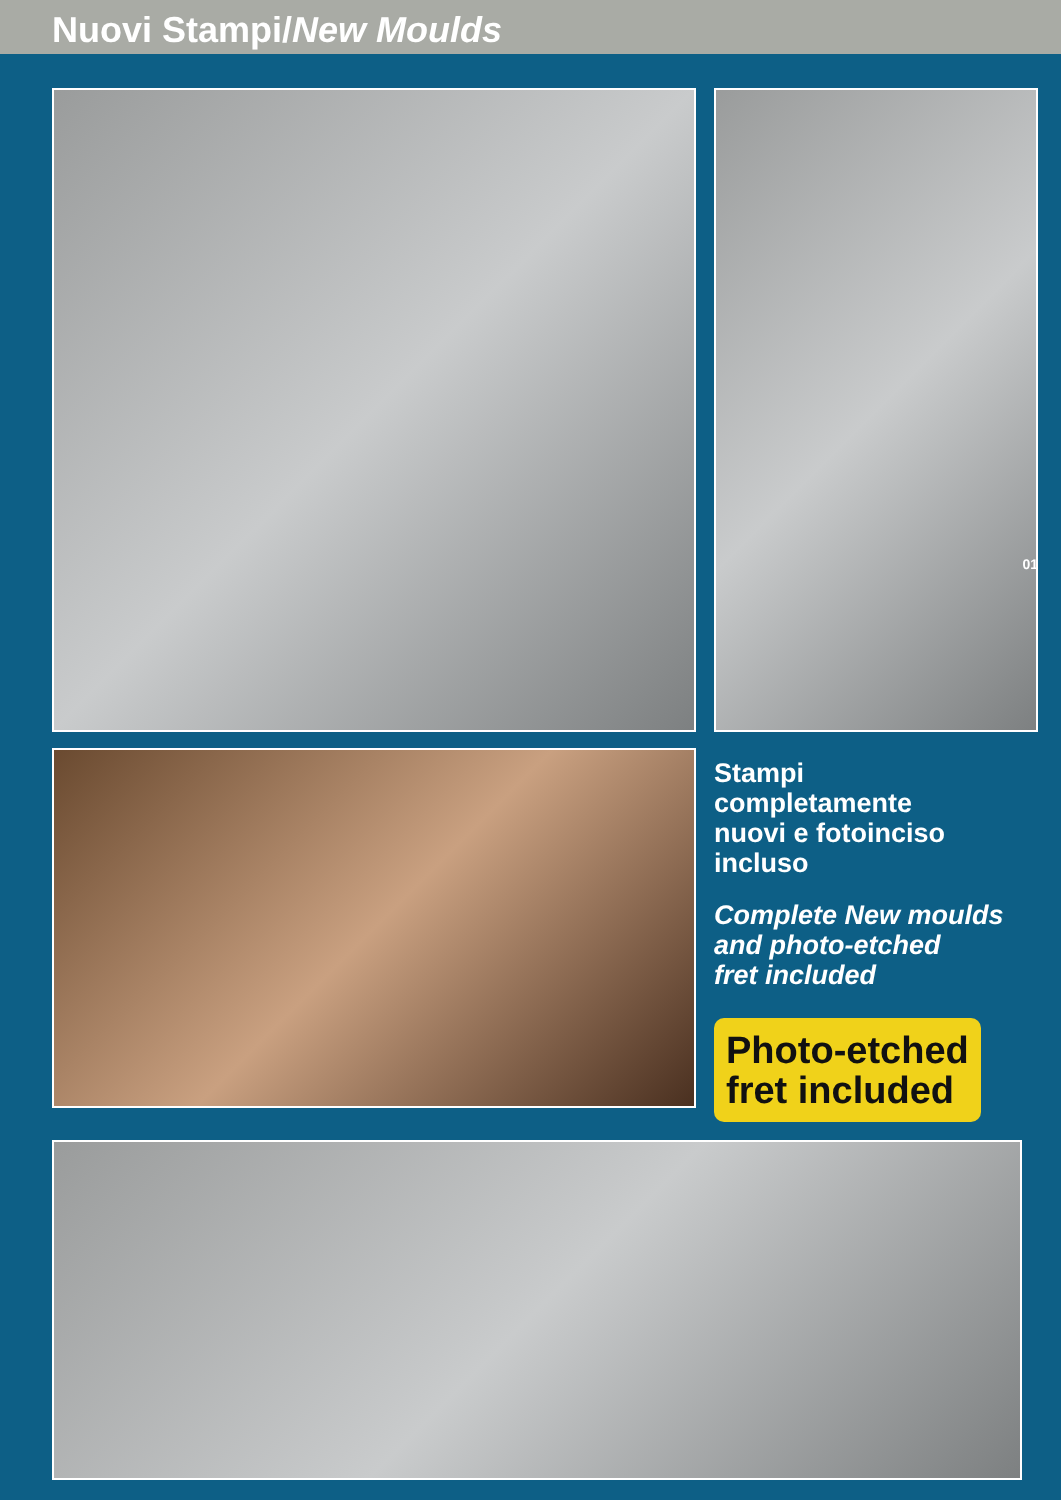Nuovi Stampi/New Moulds
01
Stampi
completamente
nuovi e fotoinciso incluso
Complete New moulds
and photo-etched
fret included
Photo-etched
fret included